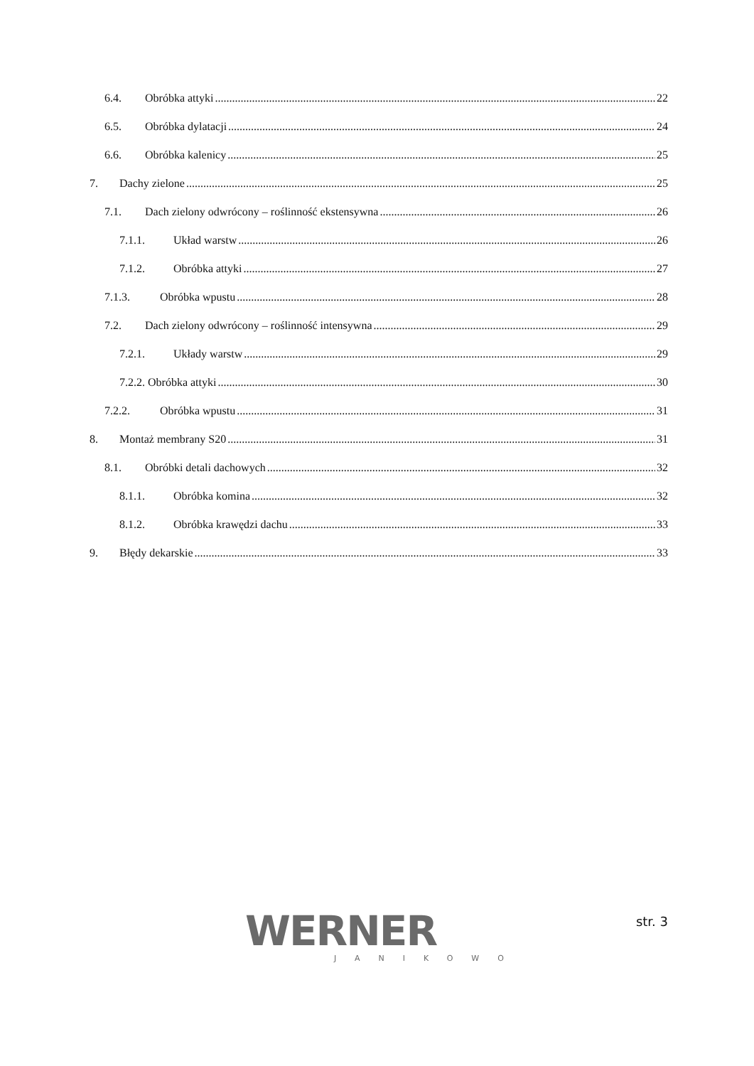6.4. Obróbka attyki 22
6.5. Obróbka dylatacji 24
6.6. Obróbka kalenicy 25
7. Dachy zielone 25
7.1. Dach zielony odwrócony – roślinność ekstensywna 26
7.1.1. Układ warstw 26
7.1.2. Obróbka attyki 27
7.1.3. Obróbka wpustu 28
7.2. Dach zielony odwrócony – roślinność intensywna 29
7.2.1. Układy warstw 29
7.2.2. Obróbka attyki 30
7.2.2. Obróbka wpustu 31
8. Montaż membrany S20 31
8.1. Obróbki detali dachowych 32
8.1.1. Obróbka komina 32
8.1.2. Obróbka krawędzi dachu 33
9. Błędy dekarskie 33
WERNER
JANIKOWO
str. 3